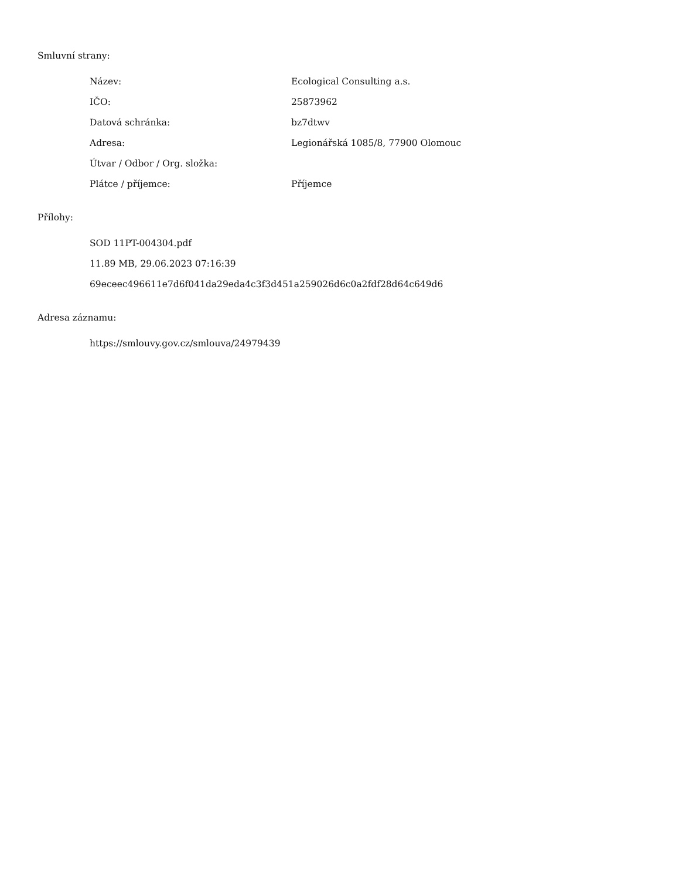Smluvní strany:
| Název: | Ecological Consulting a.s. |
| IČO: | 25873962 |
| Datová schránka: | bz7dtwv |
| Adresa: | Legionářská 1085/8, 77900 Olomouc |
| Útvar / Odbor / Org. složka: | |
| Plátce / příjemce: | Příjemce |
Přílohy:
SOD 11PT-004304.pdf
11.89 MB, 29.06.2023 07:16:39
69eceec496611e7d6f041da29eda4c3f3d451a259026d6c0a2fdf28d64c649d6
Adresa záznamu:
https://smlouvy.gov.cz/smlouva/24979439